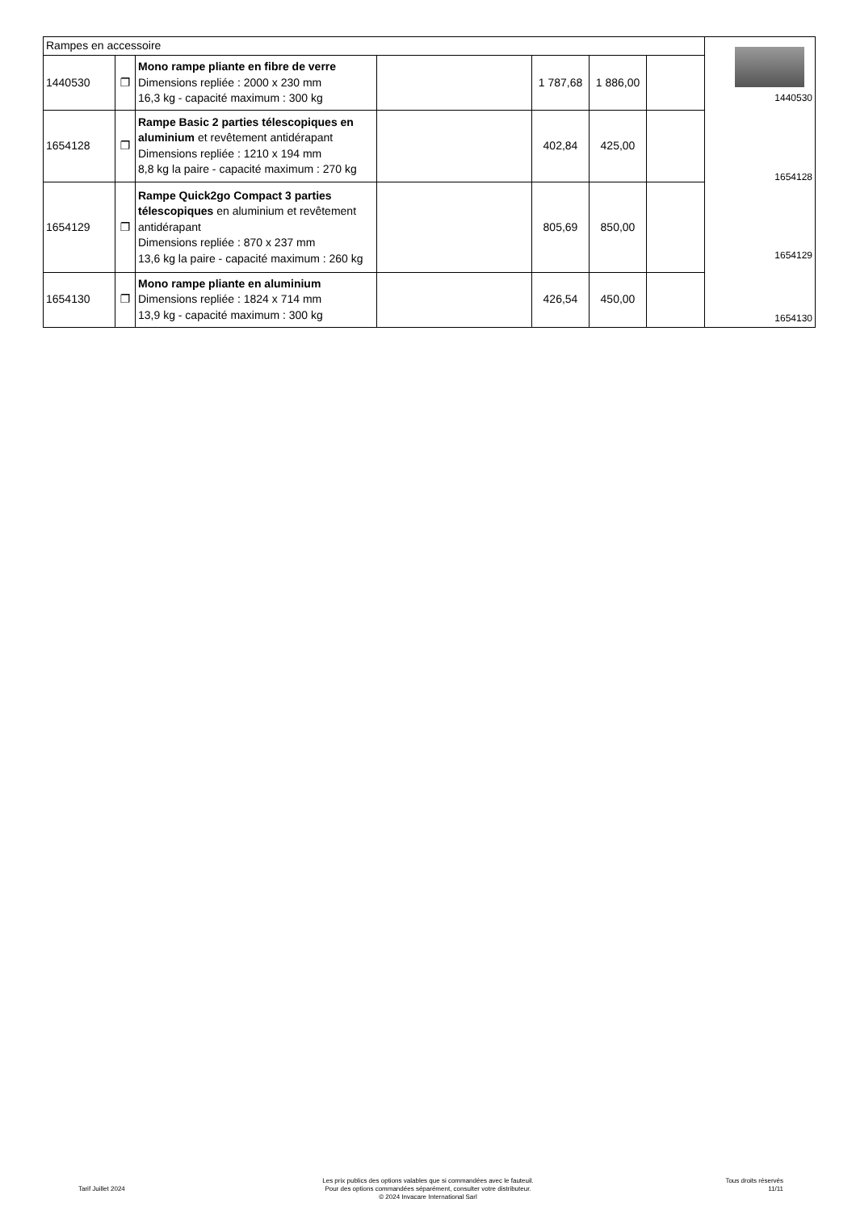| Rampes en accessoire | | | | | | | | 1440530 1654128 1654129 1654130 |
| 1440530 | ❐ | Mono rampe pliante en fibre de verre Dimensions repliée : 2000 x 230 mm 16,3 kg - capacité maximum : 300 kg | | 1 787,68 | 1 886,00 | | | |
| 1654128 | ❐ | Rampe Basic 2 parties télescopiques en aluminium et revêtement antidérapant Dimensions repliée : 1210 x 194 mm 8,8 kg la paire - capacité maximum : 270 kg | | 402,84 | 425,00 | | | |
| 1654129 | ❐ | Rampe Quick2go Compact 3 parties télescopiques en aluminium et revêtement antidérapant Dimensions repliée : 870 x 237 mm 13,6 kg la paire - capacité maximum : 260 kg | | 805,69 | 850,00 | | | |
| 1654130 | ❐ | Mono rampe pliante en aluminium Dimensions repliée : 1824 x 714 mm 13,9 kg - capacité maximum : 300 kg | | 426,54 | 450,00 | | | |
Tarif Juillet 2024
Les prix publics des options valables que si commandées avec le fauteuil.
Pour des options commandées séparément, consulter votre distributeur.
© 2024 Invacare International Sarl
Tous droits réservés
11/11